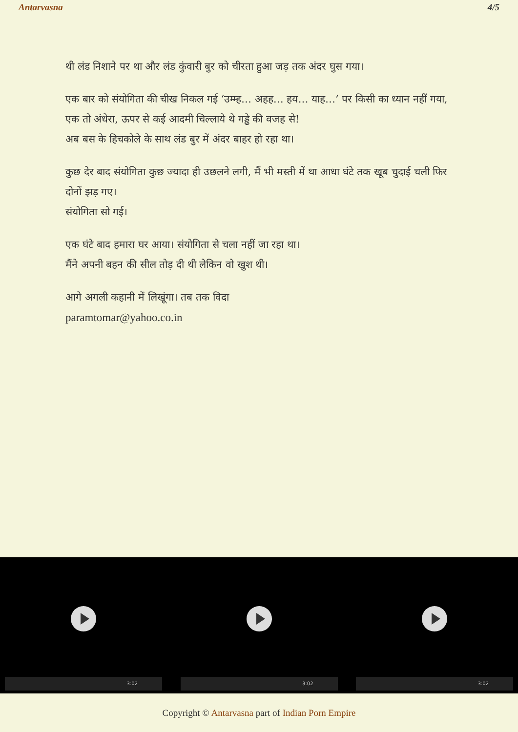Antarvasna 4/5
थी लंड निशाने पर था और लंड कुंवारी बुर को चीरता हुआ जड़ तक अंदर घुस गया।
एक बार को संयोगिता की चीख निकल गई ‘उम्म्ह… अहह… हय… याह…’ पर किसी का ध्यान नहीं गया, एक तो अंधेरा, ऊपर से कई आदमी चिल्लाये थे गड्ढे की वजह से!
अब बस के हिचकोले के साथ लंड बुर में अंदर बाहर हो रहा था।
कुछ देर बाद संयोगिता कुछ ज्यादा ही उछलने लगी, मैं भी मस्ती में था आधा घंटे तक खूब चुदाई चली फिर दोनों झड़ गए।
संयोगिता सो गई।
एक घंटे बाद हमारा घर आया। संयोगिता से चला नहीं जा रहा था।
मैंने अपनी बहन की सील तोड़ दी थी लेकिन वो खुश थी।
आगे अगली कहानी में लिखूंगा। तब तक विदा
paramtomar@yahoo.co.in
3:02
3:02
3:02
Copyright © Antarvasna part of Indian Porn Empire